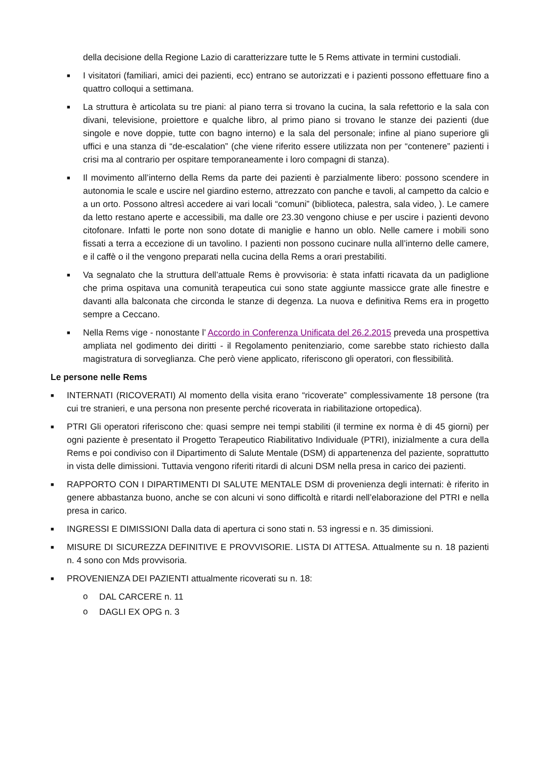della decisione della Regione Lazio di caratterizzare tutte le 5 Rems attivate in termini custodiali.
■ I visitatori (familiari, amici dei pazienti, ecc) entrano se autorizzati e i pazienti possono effettuare fino a quattro colloqui a settimana.
■ La struttura è articolata su tre piani: al piano terra si trovano la cucina, la sala refettorio e la sala con divani, televisione, proiettore e qualche libro, al primo piano si trovano le stanze dei pazienti (due singole e nove doppie, tutte con bagno interno) e la sala del personale; infine al piano superiore gli uffici e una stanza di “de-escalation” (che viene riferito essere utilizzata non per “contenere” pazienti i crisi ma al contrario per ospitare temporaneamente i loro compagni di stanza).
■ Il movimento all’interno della Rems da parte dei pazienti è parzialmente libero: possono scendere in autonomia le scale e uscire nel giardino esterno, attrezzato con panche e tavoli, al campetto da calcio e a un orto. Possono altresì accedere ai vari locali “comuni” (biblioteca, palestra, sala video, ). Le camere da letto restano aperte e accessibili, ma dalle ore 23.30 vengono chiuse e per uscire i pazienti devono citofonare. Infatti le porte non sono dotate di maniglie e hanno un oblo. Nelle camere i mobili sono fissati a terra a eccezione di un tavolino. I pazienti non possono cucinare nulla all’interno delle camere, e il caffè o il the vengono preparati nella cucina della Rems a orari prestabiliti.
■ Va segnalato che la struttura dell’attuale Rems è provvisoria: è stata infatti ricavata da un padiglione che prima ospitava una comunità terapeutica cui sono state aggiunte massicce grate alle finestre e davanti alla balconata che circonda le stanze di degenza. La nuova e definitiva Rems era in progetto sempre a Ceccano.
■ Nella Rems vige - nonostante l’ Accordo in Conferenza Unificata del 26.2.2015 preveda una prospettiva ampliata nel godimento dei diritti - il Regolamento penitenziario, come sarebbe stato richiesto dalla magistratura di sorveglianza. Che però viene applicato, riferiscono gli operatori, con flessibilità.
Le persone nelle Rems
■ INTERNATI (RICOVERATI) Al momento della visita erano “ricoverate” complessivamente 18 persone (tra cui tre stranieri, e una persona non presente perché ricoverata in riabilitazione ortopedica).
■ PTRI Gli operatori riferiscono che: quasi sempre nei tempi stabiliti (il termine ex norma è di 45 giorni) per ogni paziente è presentato il Progetto Terapeutico Riabilitativo Individuale (PTRI), inizialmente a cura della Rems e poi condiviso con il Dipartimento di Salute Mentale (DSM) di appartenenza del paziente, soprattutto in vista delle dimissioni. Tuttavia vengono riferiti ritardi di alcuni DSM nella presa in carico dei pazienti.
■ RAPPORTO CON I DIPARTIMENTI DI SALUTE MENTALE DSM di provenienza degli internati: è riferito in genere abbastanza buono, anche se con alcuni vi sono difficoltà e ritardi nell’elaborazione del PTRI e nella presa in carico.
■ INGRESSI E DIMISSIONI Dalla data di apertura ci sono stati n. 53 ingressi e n. 35 dimissioni.
■ MISURE DI SICUREZZA DEFINITIVE E PROVVISORIE. LISTA DI ATTESA. Attualmente su n. 18 pazienti n. 4 sono con Mds provvisoria.
■ PROVENIENZA DEI PAZIENTI attualmente ricoverati su n. 18:
o DAL CARCERE n. 11
o DAGLI EX OPG n. 3